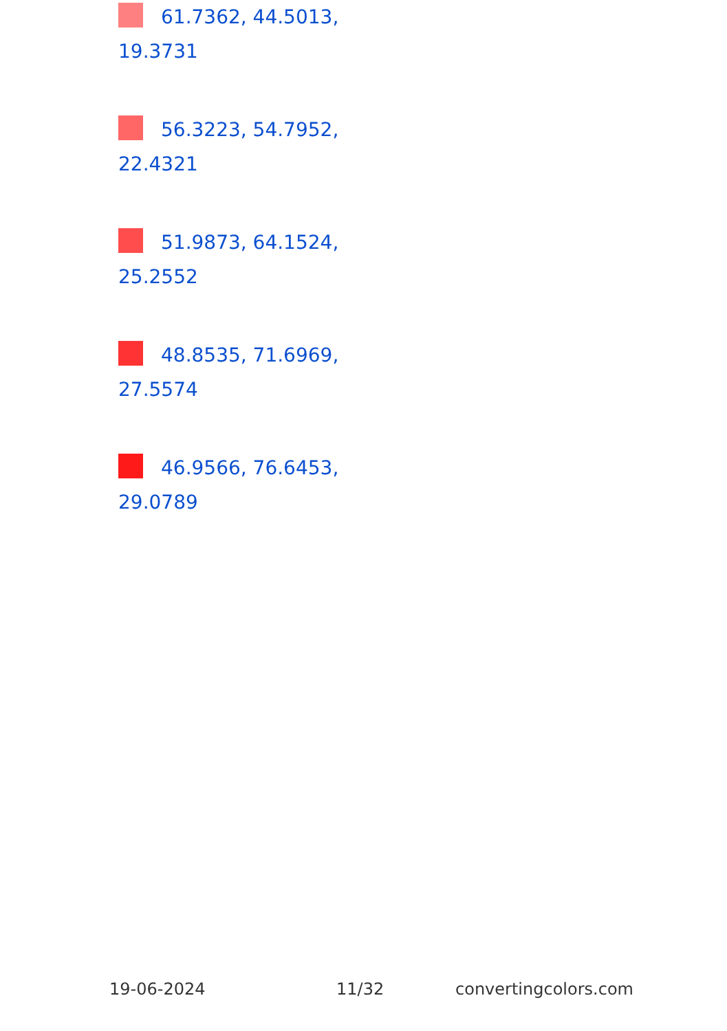61.7362, 44.5013, 19.3731
56.3223, 54.7952, 22.4321
51.9873, 64.1524, 25.2552
48.8535, 71.6969, 27.5574
46.9566, 76.6453, 29.0789
19-06-2024 11/32 convertingcolors.com